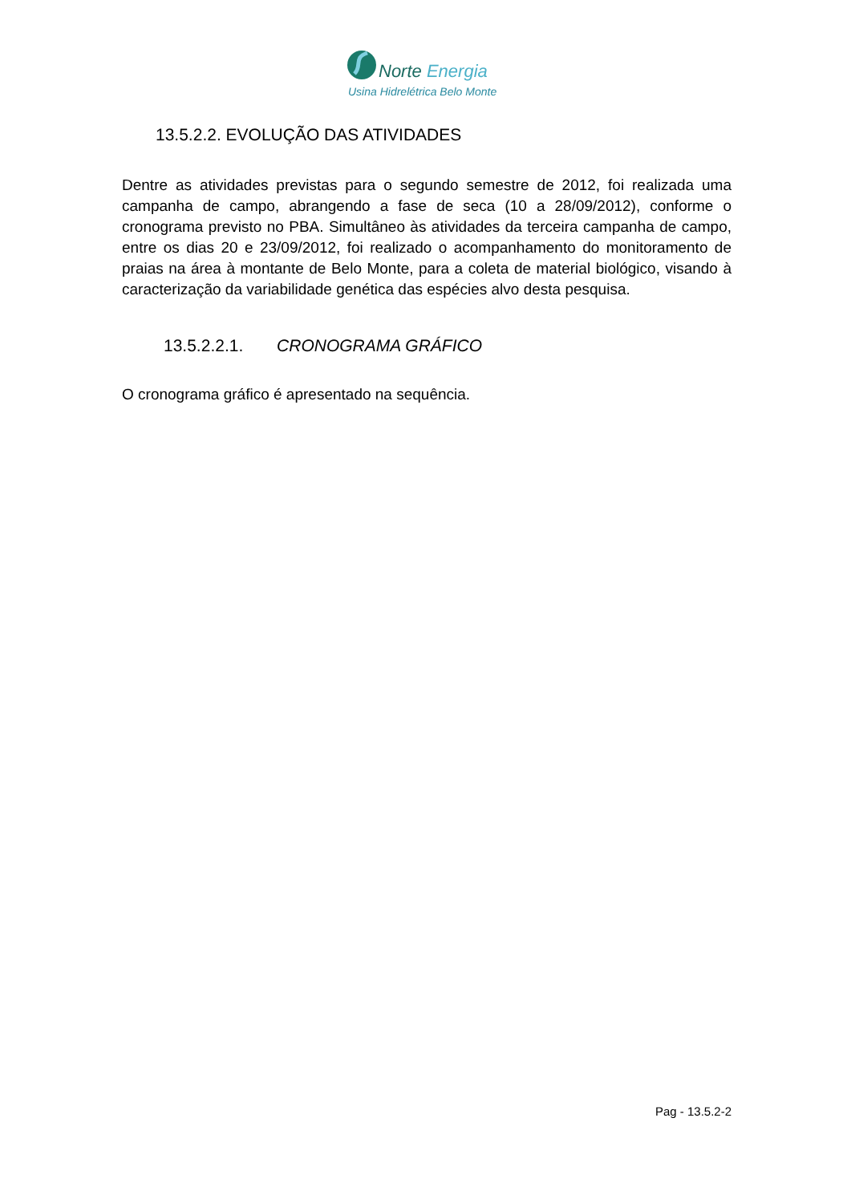Norte Energia
Usina Hidrelétrica Belo Monte
13.5.2.2. EVOLUÇÃO DAS ATIVIDADES
Dentre as atividades previstas para o segundo semestre de 2012, foi realizada uma campanha de campo, abrangendo a fase de seca (10 a 28/09/2012), conforme o cronograma previsto no PBA. Simultâneo às atividades da terceira campanha de campo, entre os dias 20 e 23/09/2012, foi realizado o acompanhamento do monitoramento de praias na área à montante de Belo Monte, para a coleta de material biológico, visando à caracterização da variabilidade genética das espécies alvo desta pesquisa.
13.5.2.2.1. CRONOGRAMA GRÁFICO
O cronograma gráfico é apresentado na sequência.
Pag - 13.5.2-2